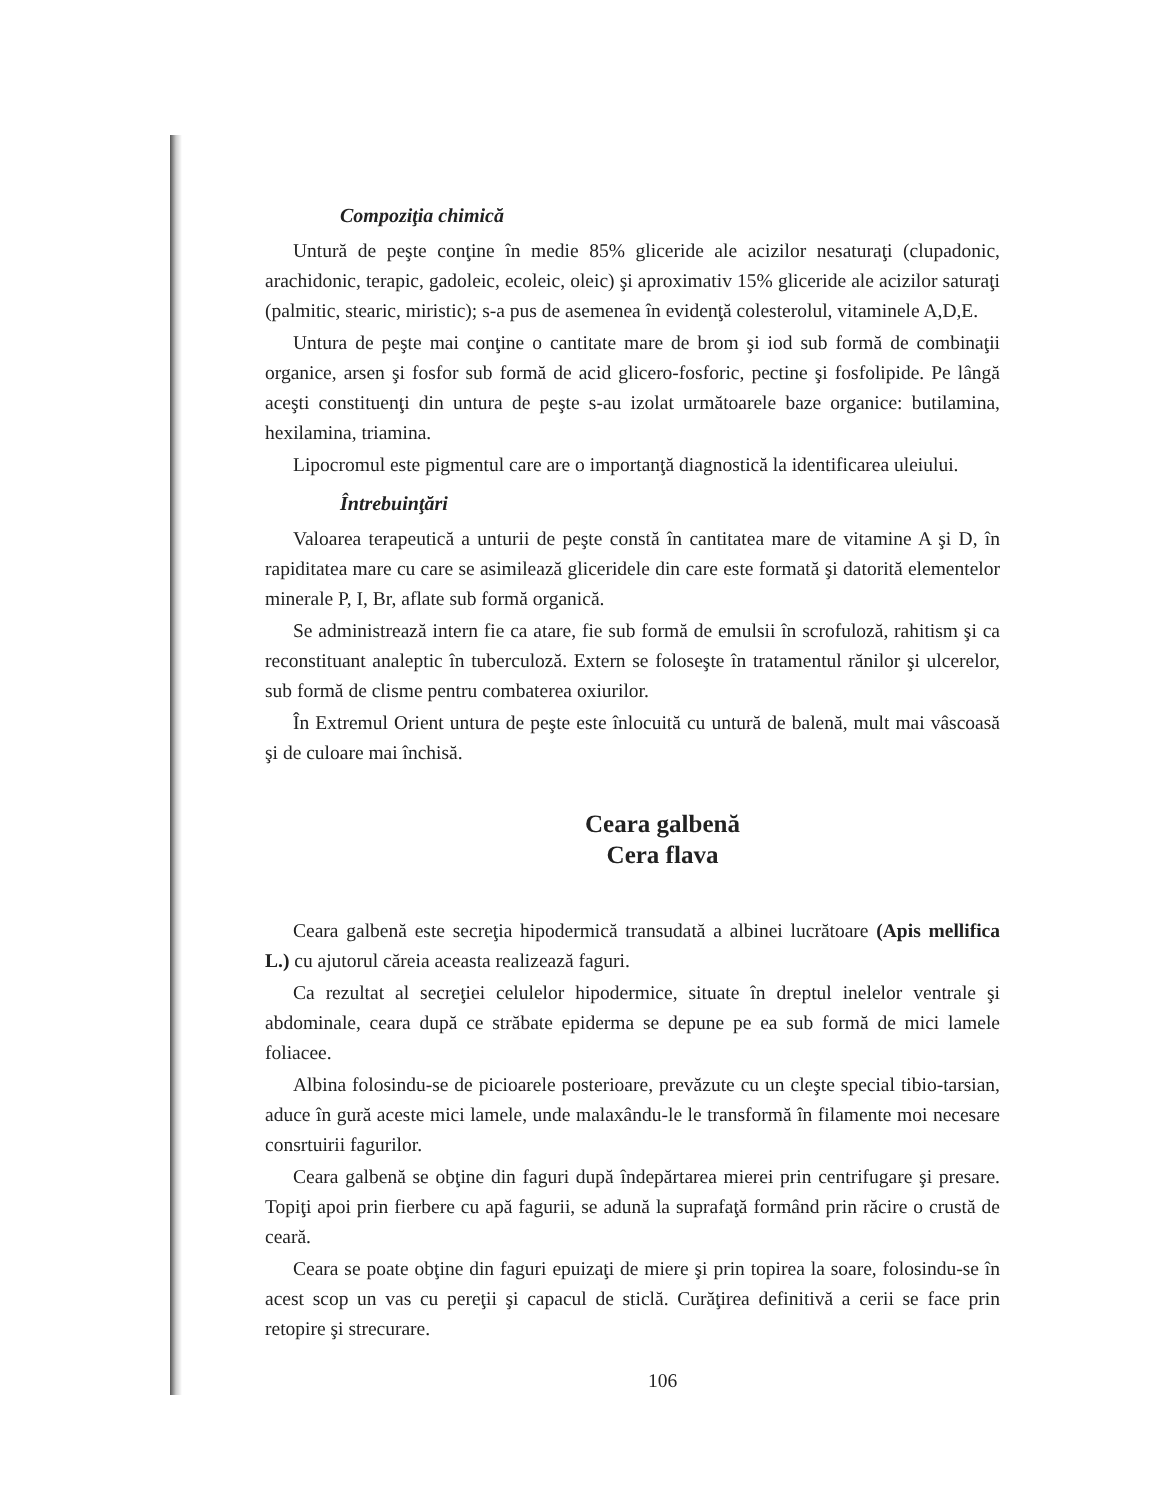Compoziţia chimică
Untură de peşte conţine în medie 85% gliceride ale acizilor nesaturaţi (clupadonic, arachidonic, terapic, gadoleic, ecoleic, oleic) şi aproximativ 15% gliceride ale acizilor saturaţi (palmitic, stearic, miristic); s-a pus de asemenea în evidenţă colesterolul, vitaminele A,D,E.
Untura de peşte mai conţine o cantitate mare de brom şi iod sub formă de combinaţii organice, arsen şi fosfor sub formă de acid glicero-fosforic, pectine şi fosfolipide. Pe lângă aceşti constituenţi din untura de peşte s-au izolat următoarele baze organice: butilamina, hexilamina, triamina.
Lipocromul este pigmentul care are o importanţă diagnostică la identificarea uleiului.
Întrebuinţări
Valoarea terapeutică a unturii de peşte constă în cantitatea mare de vitamine A şi D, în rapiditatea mare cu care se asimilează gliceridele din care este formată şi datorită elementelor minerale P, I, Br, aflate sub formă organică.
Se administrează intern fie ca atare, fie sub formă de emulsii în scrofuloză, rahitism şi ca reconstituant analeptic în tuberculoză. Extern se foloseşte în tratamentul rănilor şi ulcerelor, sub formă de clisme pentru combaterea oxiurilor.
În Extremul Orient untura de peşte este înlocuită cu untură de balenă, mult mai vâscoasă şi de culoare mai închisă.
Ceara galbenă
Cera flava
Ceara galbenă este secreţia hipodermică transudată a albinei lucrătoare (Apis mellifica L.) cu ajutorul căreia aceasta realizează faguri.
Ca rezultat al secreţiei celulelor hipodermice, situate în dreptul inelelor ventrale şi abdominale, ceara după ce străbate epiderma se depune pe ea sub formă de mici lamele foliacee.
Albina folosindu-se de picioarele posterioare, prevăzute cu un cleşte special tibio-tarsian, aduce în gură aceste mici lamele, unde malaxându-le le transformă în filamente moi necesare consrtuirii fagurilor.
Ceara galbenă se obţine din faguri după îndepărtarea mierei prin centrifugare şi presare. Topiţi apoi prin fierbere cu apă fagurii, se adună la suprafaţă formând prin răcire o crustă de ceară.
Ceara se poate obţine din faguri epuizaţi de miere şi prin topirea la soare, folosindu-se în acest scop un vas cu pereţii şi capacul de sticlă. Curăţirea definitivă a cerii se face prin retopire şi strecurare.
106